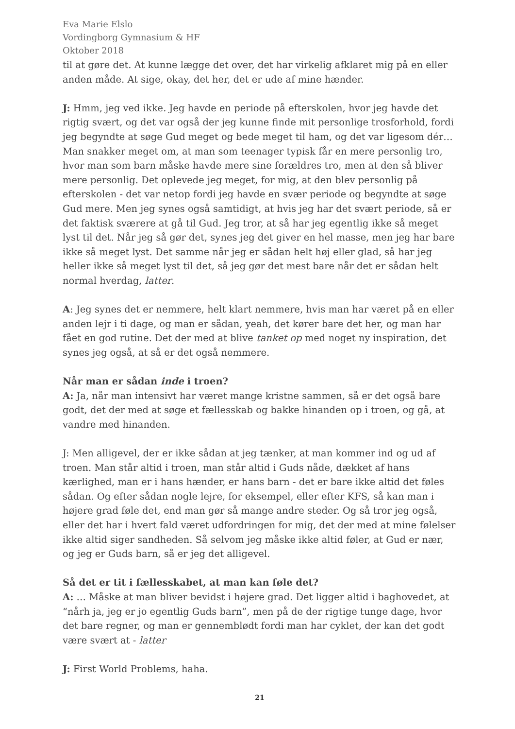Eva Marie Elslo
Vordingborg Gymnasium & HF
Oktober 2018
til at gøre det. At kunne lægge det over, det har virkelig afklaret mig på en eller anden måde. At sige, okay, det her, det er ude af mine hænder.
J: Hmm, jeg ved ikke. Jeg havde en periode på efterskolen, hvor jeg havde det rigtig svært, og det var også der jeg kunne finde mit personlige trosforhold, fordi jeg begyndte at søge Gud meget og bede meget til ham, og det var ligesom dér… Man snakker meget om, at man som teenager typisk får en mere personlig tro, hvor man som barn måske havde mere sine forældres tro, men at den så bliver mere personlig. Det oplevede jeg meget, for mig, at den blev personlig på efterskolen - det var netop fordi jeg havde en svær periode og begyndte at søge Gud mere. Men jeg synes også samtidigt, at hvis jeg har det svært periode, så er det faktisk sværere at gå til Gud. Jeg tror, at så har jeg egentlig ikke så meget lyst til det. Når jeg så gør det, synes jeg det giver en hel masse, men jeg har bare ikke så meget lyst. Det samme når jeg er sådan helt høj eller glad, så har jeg heller ikke så meget lyst til det, så jeg gør det mest bare når det er sådan helt normal hverdag, latter.
A: Jeg synes det er nemmere, helt klart nemmere, hvis man har været på en eller anden lejr i ti dage, og man er sådan, yeah, det kører bare det her, og man har fået en god rutine. Det der med at blive tanket op med noget ny inspiration, det synes jeg også, at så er det også nemmere.
Når man er sådan inde i troen?
A: Ja, når man intensivt har været mange kristne sammen, så er det også bare godt, det der med at søge et fællesskab og bakke hinanden op i troen, og gå, at vandre med hinanden.
J: Men alligevel, der er ikke sådan at jeg tænker, at man kommer ind og ud af troen. Man står altid i troen, man står altid i Guds nåde, dækket af hans kærlighed, man er i hans hænder, er hans barn - det er bare ikke altid det føles sådan. Og efter sådan nogle lejre, for eksempel, eller efter KFS, så kan man i højere grad føle det, end man gør så mange andre steder. Og så tror jeg også, eller det har i hvert fald været udfordringen for mig, det der med at mine følelser ikke altid siger sandheden. Så selvom jeg måske ikke altid føler, at Gud er nær, og jeg er Guds barn, så er jeg det alligevel.
Så det er tit i fællesskabet, at man kan føle det?
A: … Måske at man bliver bevidst i højere grad. Det ligger altid i baghovedet, at “nårh ja, jeg er jo egentlig Guds barn”, men på de der rigtige tunge dage, hvor det bare regner, og man er gennemblødt fordi man har cyklet, der kan det godt være svært at - latter
J: First World Problems, haha.
21